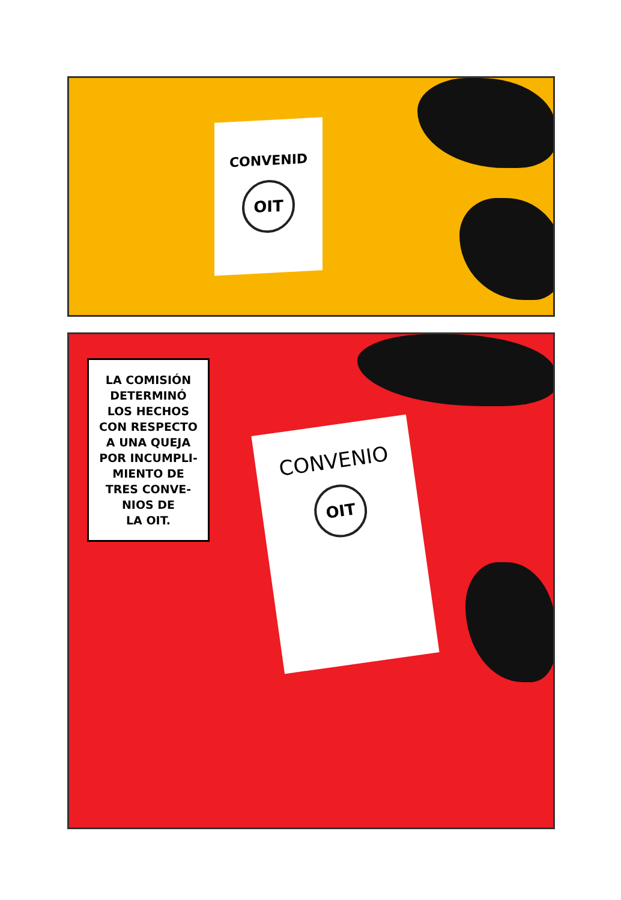CONVENID
OIT
LA COMISIÓN
DETERMINÓ
LOS HECHOS
CON RESPECTO
A UNA QUEJA
POR INCUMPLI-
MIENTO DE
TRES CONVE-
NIOS DE
LA OIT.
CONVENIO
OIT